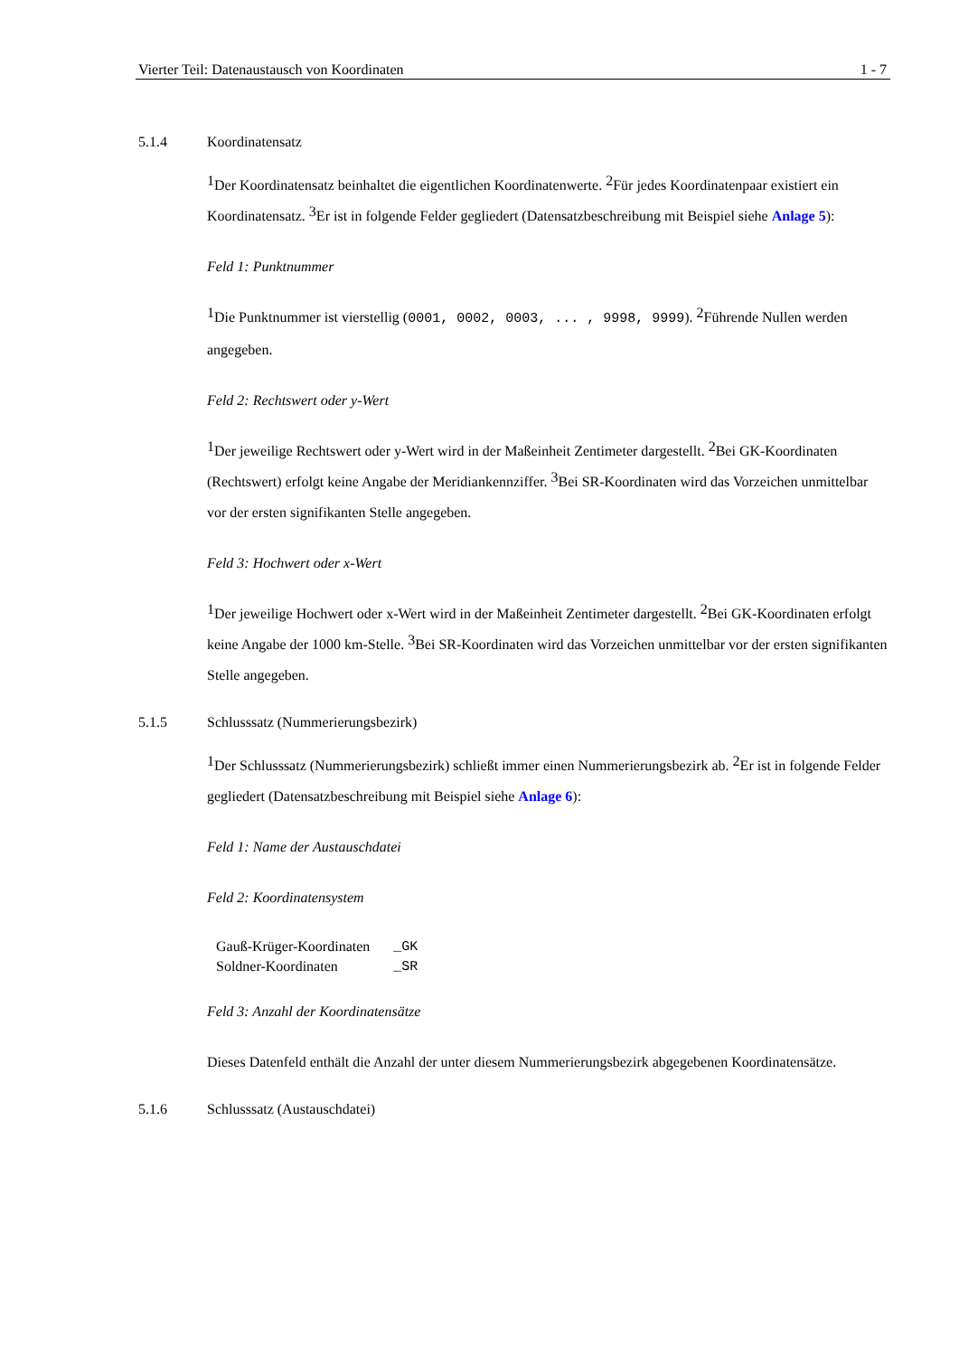Vierter Teil: Datenaustausch von Koordinaten 1 - 7
5.1.4 Koordinatensatz
<sup>1</sup> Der Koordinatensatz beinhaltet die eigentlichen Koordinatenwerte. <sup>2</sup>Für jedes Koordinatenpaar existiert ein Koordinatensatz. <sup>3</sup>Er ist in folgende Felder gegliedert (Datensatzbeschreibung mit Beispiel siehe Anlage 5):
Feld 1: Punktnummer
<sup>1</sup> Die Punktnummer ist vierstellig (0001, 0002, 0003, ... , 9998, 9999). <sup>2</sup>Führende Nullen werden angegeben.
Feld 2: Rechtswert oder y-Wert
<sup>1</sup> Der jeweilige Rechtswert oder y-Wert wird in der Maßeinheit Zentimeter dargestellt. <sup>2</sup>Bei GK-Koordinaten (Rechtswert) erfolgt keine Angabe der Meridiankennziffer. <sup>3</sup>Bei SR-Koordinaten wird das Vorzeichen unmittelbar vor der ersten signifikanten Stelle angegeben.
Feld 3: Hochwert oder x-Wert
<sup>1</sup> Der jeweilige Hochwert oder x-Wert wird in der Maßeinheit Zentimeter dargestellt. <sup>2</sup>Bei GK-Koordinaten erfolgt keine Angabe der 1000 km-Stelle. <sup>3</sup>Bei SR-Koordinaten wird das Vorzeichen unmittelbar vor der ersten signifikanten Stelle angegeben.
5.1.5 Schlusssatz (Nummerierungsbezirk)
<sup>1</sup> Der Schlusssatz (Nummerierungsbezirk) schließt immer einen Nummerierungsbezirk ab. <sup>2</sup>Er ist in folgende Felder gegliedert (Datensatzbeschreibung mit Beispiel siehe Anlage 6):
Feld 1: Name der Austauschdatei
Feld 2: Koordinatensystem
| Gauß-Krüger-Koordinaten | _GK |
| Soldner-Koordinaten | _SR |
Feld 3: Anzahl der Koordinatensätze
Dieses Datenfeld enthält die Anzahl der unter diesem Nummerierungsbezirk abgegebenen Koordinatensätze.
5.1.6 Schlusssatz (Austauschdatei)